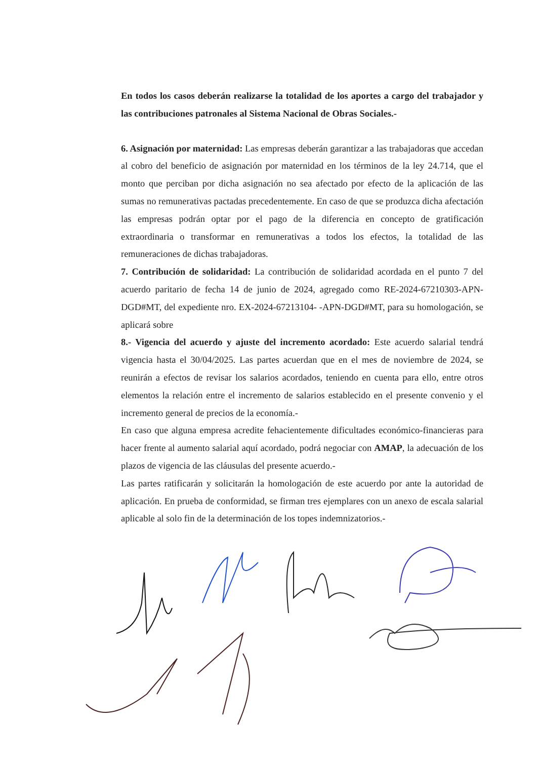En todos los casos deberán realizarse la totalidad de los aportes a cargo del trabajador y las contribuciones patronales al Sistema Nacional de Obras Sociales.-
6. Asignación por maternidad: Las empresas deberán garantizar a las trabajadoras que accedan al cobro del beneficio de asignación por maternidad en los términos de la ley 24.714, que el monto que perciban por dicha asignación no sea afectado por efecto de la aplicación de las sumas no remunerativas pactadas precedentemente. En caso de que se produzca dicha afectación las empresas podrán optar por el pago de la diferencia en concepto de gratificación extraordinaria o transformar en remunerativas a todos los efectos, la totalidad de las remuneraciones de dichas trabajadoras.
7. Contribución de solidaridad: La contribución de solidaridad acordada en el punto 7 del acuerdo paritario de fecha 14 de junio de 2024, agregado como RE-2024-67210303-APN-DGD#MT, del expediente nro. EX-2024-67213104- -APN-DGD#MT, para su homologación, se aplicará sobre
8.- Vigencia del acuerdo y ajuste del incremento acordado: Este acuerdo salarial tendrá vigencia hasta el 30/04/2025. Las partes acuerdan que en el mes de noviembre de 2024, se reunirán a efectos de revisar los salarios acordados, teniendo en cuenta para ello, entre otros elementos la relación entre el incremento de salarios establecido en el presente convenio y el incremento general de precios de la economía.-
En caso que alguna empresa acredite fehacientemente dificultades económico-financieras para hacer frente al aumento salarial aquí acordado, podrá negociar con AMAP, la adecuación de los plazos de vigencia de las cláusulas del presente acuerdo.-
Las partes ratificarán y solicitarán la homologación de este acuerdo por ante la autoridad de aplicación. En prueba de conformidad, se firman tres ejemplares con un anexo de escala salarial aplicable al solo fin de la determinación de los topes indemnizatorios.-